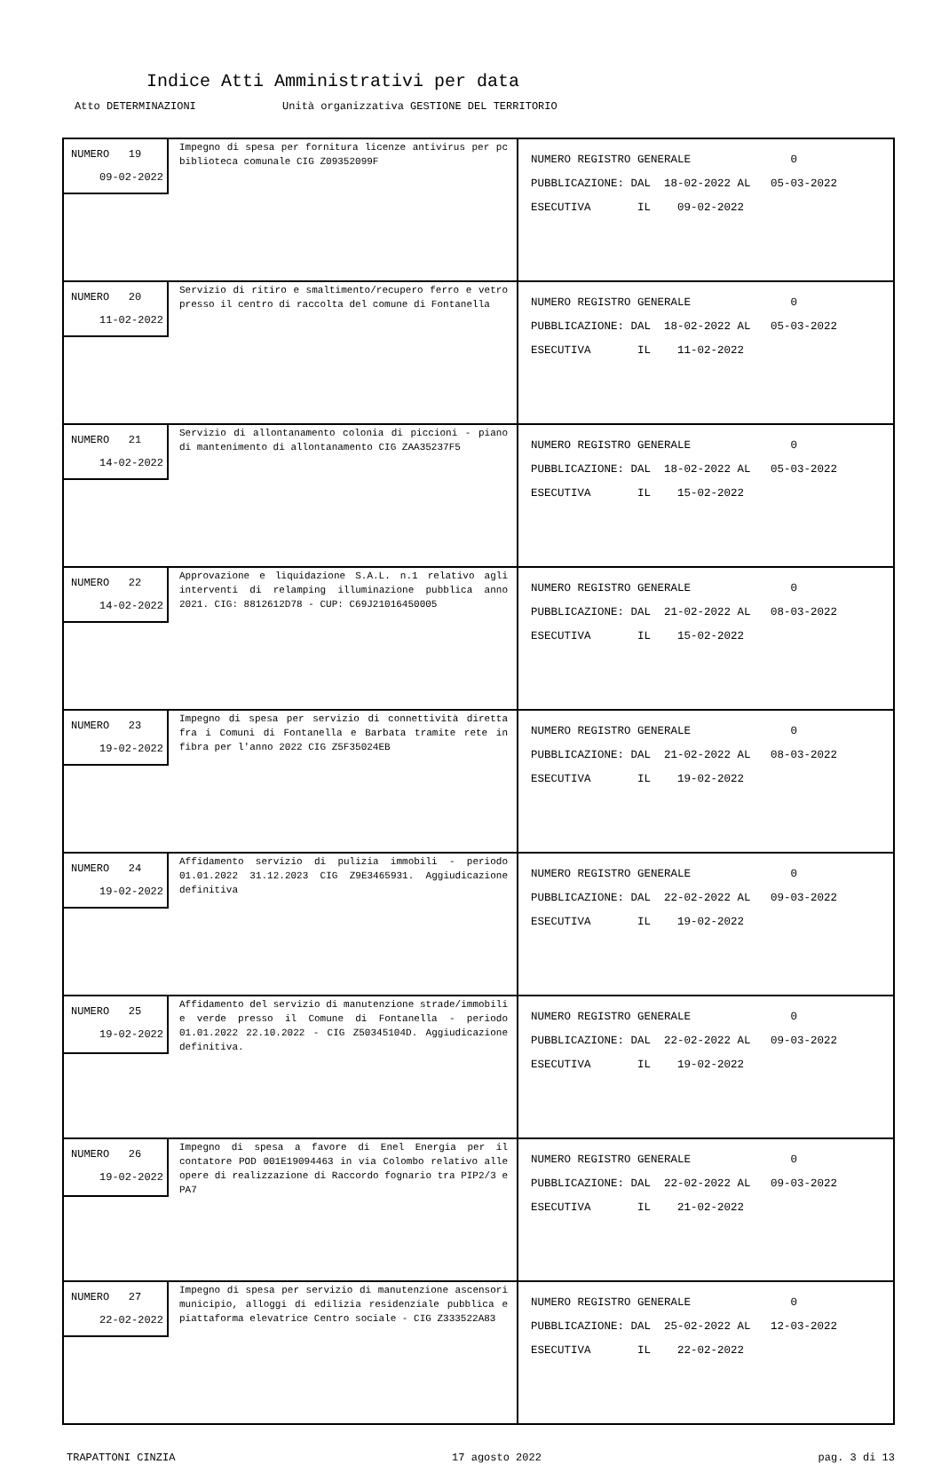Indice Atti Amministrativi per data
Atto DETERMINAZIONI Unità organizzativa GESTIONE DEL TERRITORIO
| NUMERO 19 09-02-2022 Impegno di spesa per fornitura licenze antivirus per pc biblioteca comunale CIG Z09352099F | NUMERO REGISTRO GENERALE 0 PUBBLICAZIONE: DAL 18-02-2022 AL 05-03-2022 ESECUTIVA IL 09-02-2022 |
| NUMERO 20 11-02-2022 Servizio di ritiro e smaltimento/recupero ferro e vetro presso il centro di raccolta del comune di Fontanella | NUMERO REGISTRO GENERALE 0 PUBBLICAZIONE: DAL 18-02-2022 AL 05-03-2022 ESECUTIVA IL 11-02-2022 |
| NUMERO 21 14-02-2022 Servizio di allontanamento colonia di piccioni - piano di mantenimento di allontanamento CIG ZAA35237F5 | NUMERO REGISTRO GENERALE 0 PUBBLICAZIONE: DAL 18-02-2022 AL 05-03-2022 ESECUTIVA IL 15-02-2022 |
| NUMERO 22 14-02-2022 Approvazione e liquidazione S.A.L. n.1 relativo agli interventi di relamping illuminazione pubblica anno 2021. CIG: 8812612D78 - CUP: C69J21016450005 | NUMERO REGISTRO GENERALE 0 PUBBLICAZIONE: DAL 21-02-2022 AL 08-03-2022 ESECUTIVA IL 15-02-2022 |
| NUMERO 23 19-02-2022 Impegno di spesa per servizio di connettività diretta fra i Comuni di Fontanella e Barbata tramite rete in fibra per l'anno 2022 CIG Z5F35024EB | NUMERO REGISTRO GENERALE 0 PUBBLICAZIONE: DAL 21-02-2022 AL 08-03-2022 ESECUTIVA IL 19-02-2022 |
| NUMERO 24 19-02-2022 Affidamento servizio di pulizia immobili - periodo 01.01.2022 31.12.2023 CIG Z9E3465931. Aggiudicazione definitiva | NUMERO REGISTRO GENERALE 0 PUBBLICAZIONE: DAL 22-02-2022 AL 09-03-2022 ESECUTIVA IL 19-02-2022 |
| NUMERO 25 19-02-2022 Affidamento del servizio di manutenzione strade/immobili e verde presso il Comune di Fontanella - periodo 01.01.2022 22.10.2022 - CIG Z50345104D. Aggiudicazione definitiva. | NUMERO REGISTRO GENERALE 0 PUBBLICAZIONE: DAL 22-02-2022 AL 09-03-2022 ESECUTIVA IL 19-02-2022 |
| NUMERO 26 19-02-2022 Impegno di spesa a favore di Enel Energia per il contatore POD 001E19094463 in via Colombo relativo alle opere di realizzazione di Raccordo fognario tra PIP2/3 e PA7 | NUMERO REGISTRO GENERALE 0 PUBBLICAZIONE: DAL 22-02-2022 AL 09-03-2022 ESECUTIVA IL 21-02-2022 |
| NUMERO 27 22-02-2022 Impegno di spesa per servizio di manutenzione ascensori municipio, alloggi di edilizia residenziale pubblica e piattaforma elevatrice Centro sociale - CIG Z333522A83 | NUMERO REGISTRO GENERALE 0 PUBBLICAZIONE: DAL 25-02-2022 AL 12-03-2022 ESECUTIVA IL 22-02-2022 |
TRAPATTONI CINZIA 17 agosto 2022 pag. 3 di 13